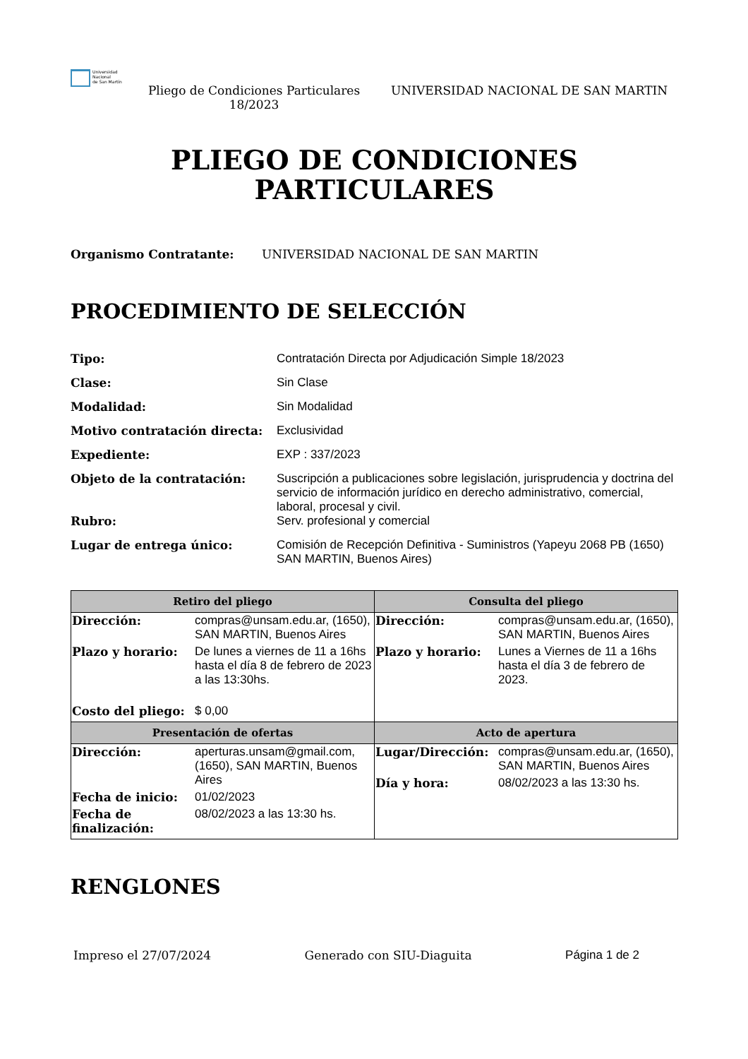Universidad
Nacional
de San Martín
Pliego de Condiciones Particulares 18/2023
UNIVERSIDAD NACIONAL DE SAN MARTIN
PLIEGO DE CONDICIONES
PARTICULARES
Organismo Contratante: UNIVERSIDAD NACIONAL DE SAN MARTIN
PROCEDIMIENTO DE SELECCIÓN
| Tipo: | Contratación Directa por Adjudicación Simple 18/2023 |
| Clase: | Sin Clase |
| Modalidad: | Sin Modalidad |
| Motivo contratación directa: | Exclusividad |
| Expediente: | EXP : 337/2023 |
| Objeto de la contratación: | Suscripción a publicaciones sobre legislación, jurisprudencia y doctrina del servicio de información jurídico en derecho administrativo, comercial, laboral, procesal y civil. |
| Rubro: | Serv. profesional y comercial |
| Lugar de entrega único: | Comisión de Recepción Definitiva - Suministros (Yapeyu 2068 PB (1650) SAN MARTIN, Buenos Aires) |
| Retiro del pliego | Consulta del pliego |
| --- | --- |
| / Dirección: / compras@unsam.edu.ar, (1650), SAN MARTIN, Buenos Aires / / Plazo y horario: / De lunes a viernes de 11 a 16hs hasta el día 8 de febrero de 2023 a las 13:30hs. / / Costo del pliego: / $ 0,00 / | / Dirección: / compras@unsam.edu.ar, (1650), SAN MARTIN, Buenos Aires / / Plazo y horario: / Lunes a Viernes de 11 a 16hs hasta el día 3 de febrero de 2023. / |
| Presentación de ofertas | Acto de apertura |
| / Dirección: / aperturas.unsam@gmail.com, (1650), SAN MARTIN, Buenos Aires / / Fecha de inicio: / 01/02/2023 / / Fecha de finalización: / 08/02/2023 a las 13:30 hs. / | / Lugar/Dirección: / compras@unsam.edu.ar, (1650), SAN MARTIN, Buenos Aires / / Día y hora: / 08/02/2023 a las 13:30 hs. / |
RENGLONES
Impreso el 27/07/2024 Generado con SIU-Diaguita Página 1 de 2